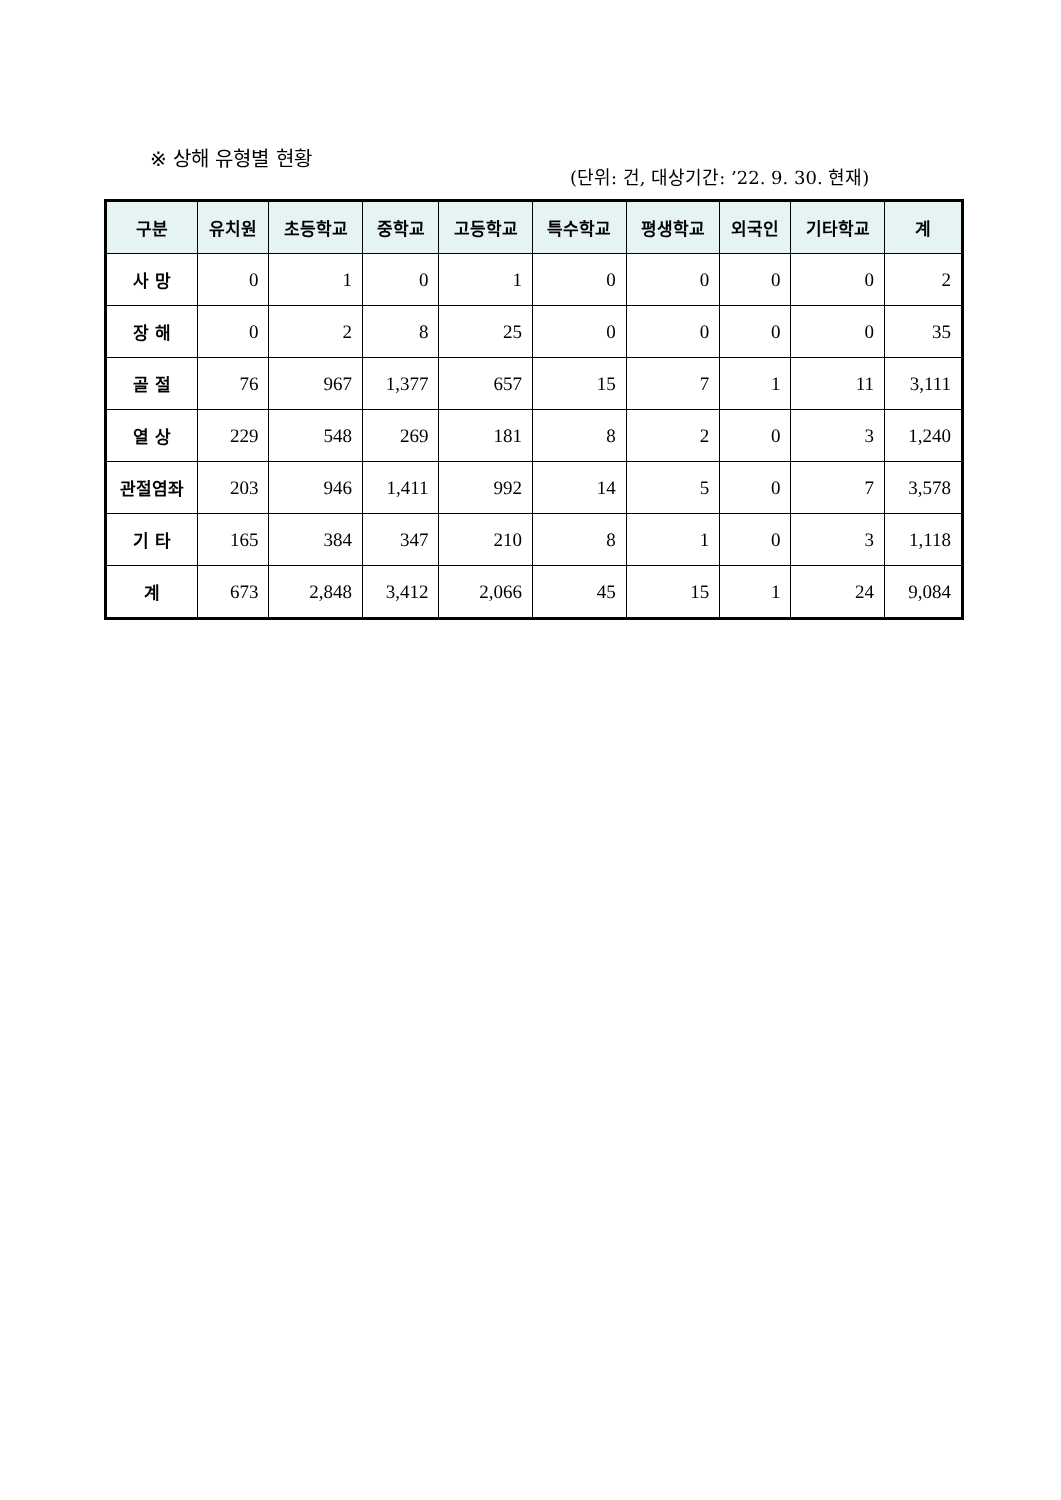※ 상해 유형별 현황
(단위: 건, 대상기간: ’22. 9. 30. 현재)
| 구분 | 유치원 | 초등학교 | 중학교 | 고등학교 | 특수학교 | 평생학교 | 외국인 | 기타학교 | 계 |
| --- | --- | --- | --- | --- | --- | --- | --- | --- | --- |
| 사 망 | 0 | 1 | 0 | 1 | 0 | 0 | 0 | 0 | 2 |
| 장 해 | 0 | 2 | 8 | 25 | 0 | 0 | 0 | 0 | 35 |
| 골 절 | 76 | 967 | 1,377 | 657 | 15 | 7 | 1 | 11 | 3,111 |
| 열 상 | 229 | 548 | 269 | 181 | 8 | 2 | 0 | 3 | 1,240 |
| 관절염좌 | 203 | 946 | 1,411 | 992 | 14 | 5 | 0 | 7 | 3,578 |
| 기 타 | 165 | 384 | 347 | 210 | 8 | 1 | 0 | 3 | 1,118 |
| 계 | 673 | 2,848 | 3,412 | 2,066 | 45 | 15 | 1 | 24 | 9,084 |